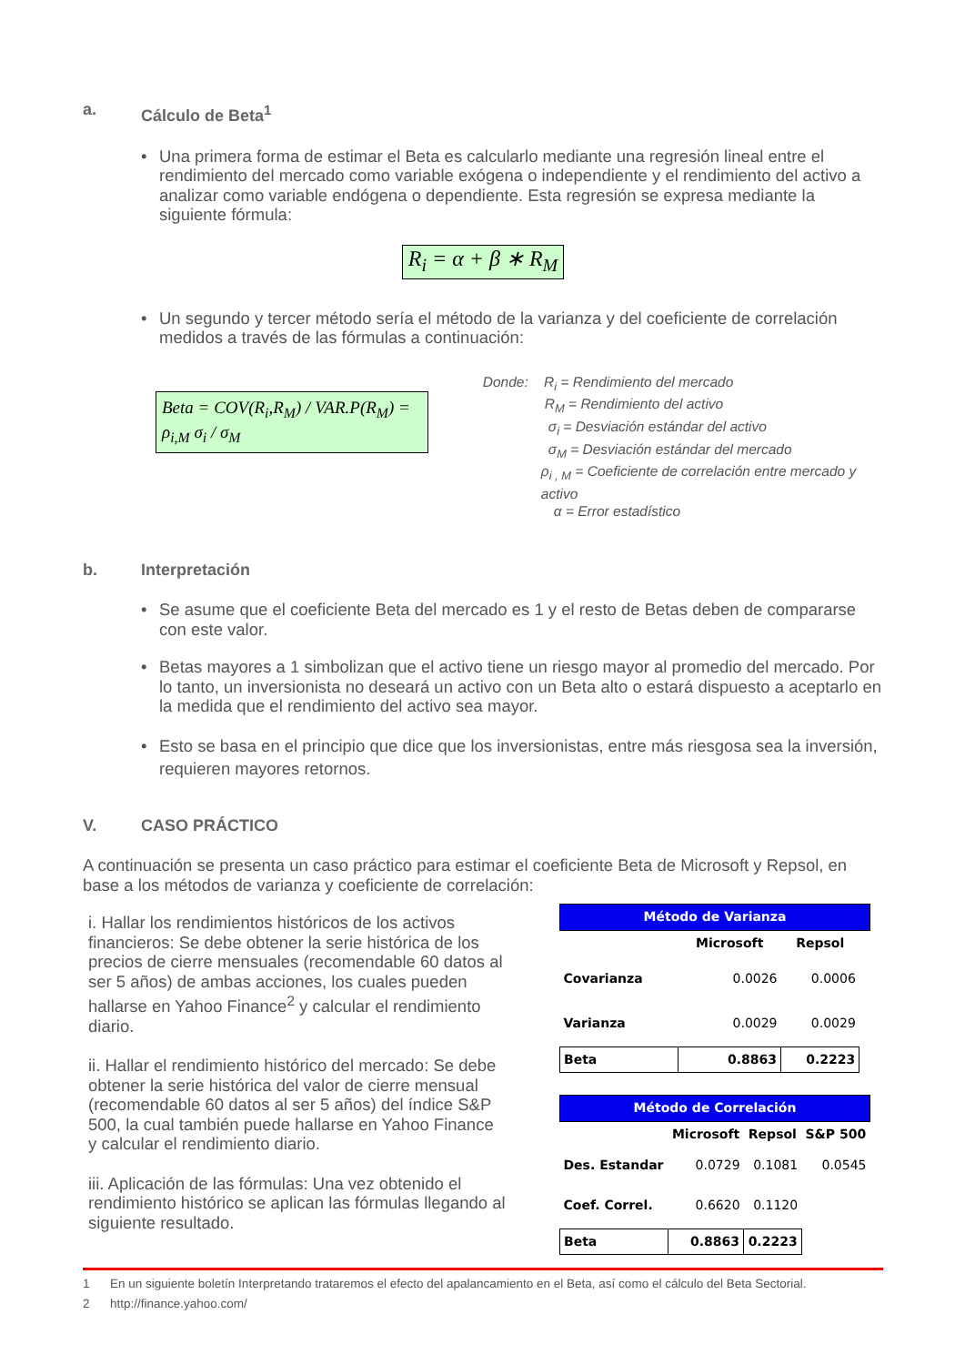a. Cálculo de Beta<sup>1</sup>
• Una primera forma de estimar el Beta es calcularlo mediante una regresión lineal entre el rendimiento del mercado como variable exógena o independiente y el rendimiento del activo a analizar como variable endógena o dependiente. Esta regresión se expresa mediante la siguiente fórmula:
R<sub>i</sub> = α + β ∗ R<sub>M</sub>
• Un segundo y tercer método sería el método de la varianza y del coeficiente de correlación medidos a través de las fórmulas a continuación:
Beta = COV(R<sub>i</sub>,R<sub>M</sub>) / VAR.P(R<sub>M</sub>) = ρ<sub>i,M</sub> σ<sub>i</sub> / σ<sub>M</sub>
Donde: R<sub>i</sub> = Rendimiento del mercado
R<sub>M</sub> = Rendimiento del activo
σ<sub>i</sub> = Desviación estándar del activo
σ<sub>M</sub> = Desviación estándar del mercado
ρ<sub>i , M</sub> = Coeficiente de correlación entre mercado y activo
α = Error estadístico
b. Interpretación
• Se asume que el coeficiente Beta del mercado es 1 y el resto de Betas deben de compararse con este valor.
• Betas mayores a 1 simbolizan que el activo tiene un riesgo mayor al promedio del mercado. Por lo tanto, un inversionista no deseará un activo con un Beta alto o estará dispuesto a aceptarlo en la medida que el rendimiento del activo sea mayor.
• Esto se basa en el principio que dice que los inversionistas, entre más riesgosa sea la inversión, requieren mayores retornos.
V. CASO PRÁCTICO
A continuación se presenta un caso práctico para estimar el coeficiente Beta de Microsoft y Repsol, en base a los métodos de varianza y coeficiente de correlación:
i. Hallar los rendimientos históricos de los activos financieros: Se debe obtener la serie histórica de los precios de cierre mensuales (recomendable 60 datos al ser 5 años) de ambas acciones, los cuales pueden hallarse en Yahoo Finance<sup>2</sup> y calcular el rendimiento diario.
ii. Hallar el rendimiento histórico del mercado: Se debe obtener la serie histórica del valor de cierre mensual (recomendable 60 datos al ser 5 años) del índice S&P 500, la cual también puede hallarse en Yahoo Finance y calcular el rendimiento diario.
iii. Aplicación de las fórmulas: Una vez obtenido el rendimiento histórico se aplican las fórmulas llegando al siguiente resultado.
| Método de Varianza | | | |
| --- | --- | --- | --- |
| | Microsoft | Repsol | |
| Covarianza | 0.0026 | 0.0006 | |
| Varianza | 0.0029 | 0.0029 | |
| Beta | 0.8863 | 0.2223 | |
| Método de Correlación | | | |
| --- | --- | --- | --- |
| | Microsoft | Repsol | S&P 500 |
| Des. Estandar | 0.0729 | 0.1081 | 0.0545 |
| Coef. Correl. | 0.6620 | 0.1120 | |
| Beta | 0.8863 | 0.2223 | |
1 En un siguiente boletín Interpretando trataremos el efecto del apalancamiento en el Beta, así como el cálculo del Beta Sectorial.
2 http://finance.yahoo.com/